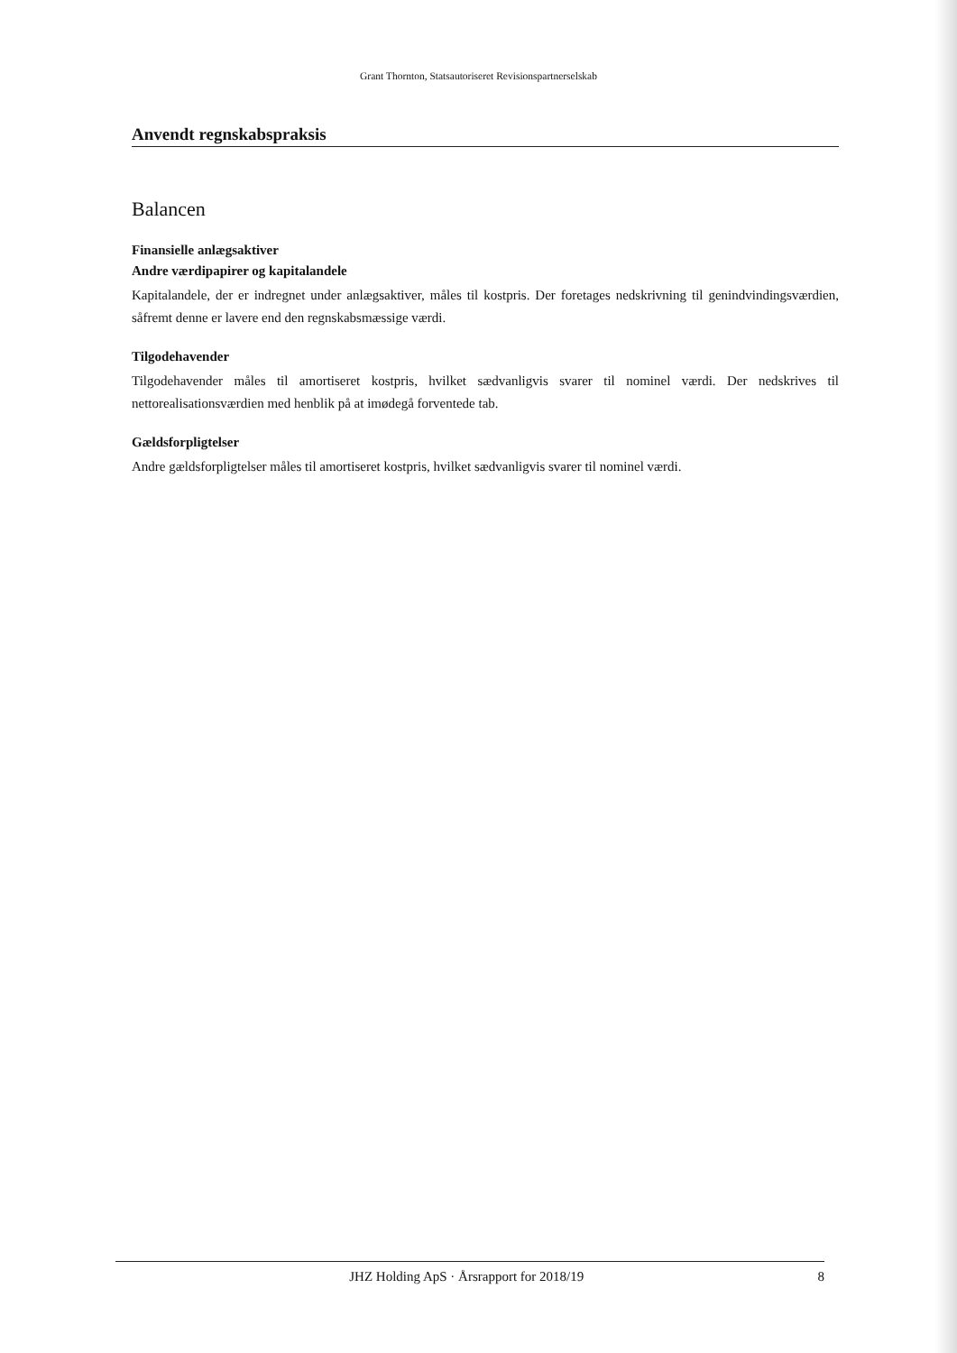Grant Thornton, Statsautoriseret Revisionspartnerselskab
Anvendt regnskabspraksis
Balancen
Finansielle anlægsaktiver
Andre værdipapirer og kapitalandele
Kapitalandele, der er indregnet under anlægsaktiver, måles til kostpris. Der foretages nedskrivning til genindvindingsværdien, såfremt denne er lavere end den regnskabsmæssige værdi.
Tilgodehavender
Tilgodehavender måles til amortiseret kostpris, hvilket sædvanligvis svarer til nominel værdi. Der nedskrives til nettorealisationsværdien med henblik på at imødegå forventede tab.
Gældsforpligtelser
Andre gældsforpligtelser måles til amortiseret kostpris, hvilket sædvanligvis svarer til nominel værdi.
JHZ Holding ApS · Årsrapport for 2018/19 8